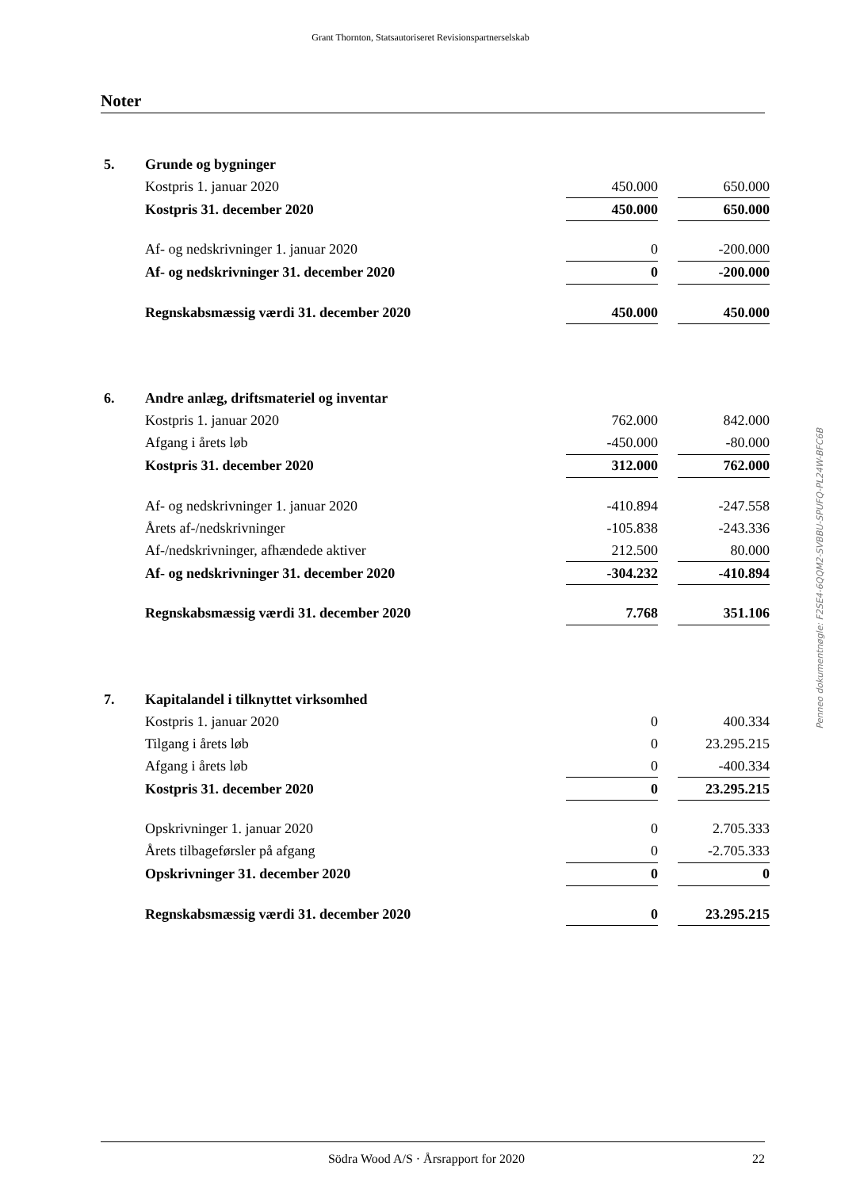Grant Thornton, Statsautoriseret Revisionspartnerselskab
Noter
| 5. | Grunde og bygninger | | | |
| | Kostpris 1. januar 2020 | 450.000 | | 650.000 |
| | Kostpris 31. december 2020 | 450.000 | | 650.000 |
| | Af- og nedskrivninger 1. januar 2020 | 0 | | -200.000 |
| | Af- og nedskrivninger 31. december 2020 | 0 | | -200.000 |
| | Regnskabsmæssig værdi 31. december 2020 | 450.000 | | 450.000 |
| 6. | Andre anlæg, driftsmateriel og inventar | | | |
| | Kostpris 1. januar 2020 | 762.000 | | 842.000 |
| | Afgang i årets løb | -450.000 | | -80.000 |
| | Kostpris 31. december 2020 | 312.000 | | 762.000 |
| | Af- og nedskrivninger 1. januar 2020 | -410.894 | | -247.558 |
| | Årets af-/nedskrivninger | -105.838 | | -243.336 |
| | Af-/nedskrivninger, afhændede aktiver | 212.500 | | 80.000 |
| | Af- og nedskrivninger 31. december 2020 | -304.232 | | -410.894 |
| | Regnskabsmæssig værdi 31. december 2020 | 7.768 | | 351.106 |
| 7. | Kapitalandel i tilknyttet virksomhed | | | |
| | Kostpris 1. januar 2020 | 0 | | 400.334 |
| | Tilgang i årets løb | 0 | | 23.295.215 |
| | Afgang i årets løb | 0 | | -400.334 |
| | Kostpris 31. december 2020 | 0 | | 23.295.215 |
| | Opskrivninger 1. januar 2020 | 0 | | 2.705.333 |
| | Årets tilbageførsler på afgang | 0 | | -2.705.333 |
| | Opskrivninger 31. december 2020 | 0 | | 0 |
| | Regnskabsmæssig værdi 31. december 2020 | 0 | | 23.295.215 |
Penneo dokumentnøgle: F2SE4-6QQM2-SVBBU-SPUFQ-PL24W-BFC6B
Södra Wood A/S · Årsrapport for 2020 22